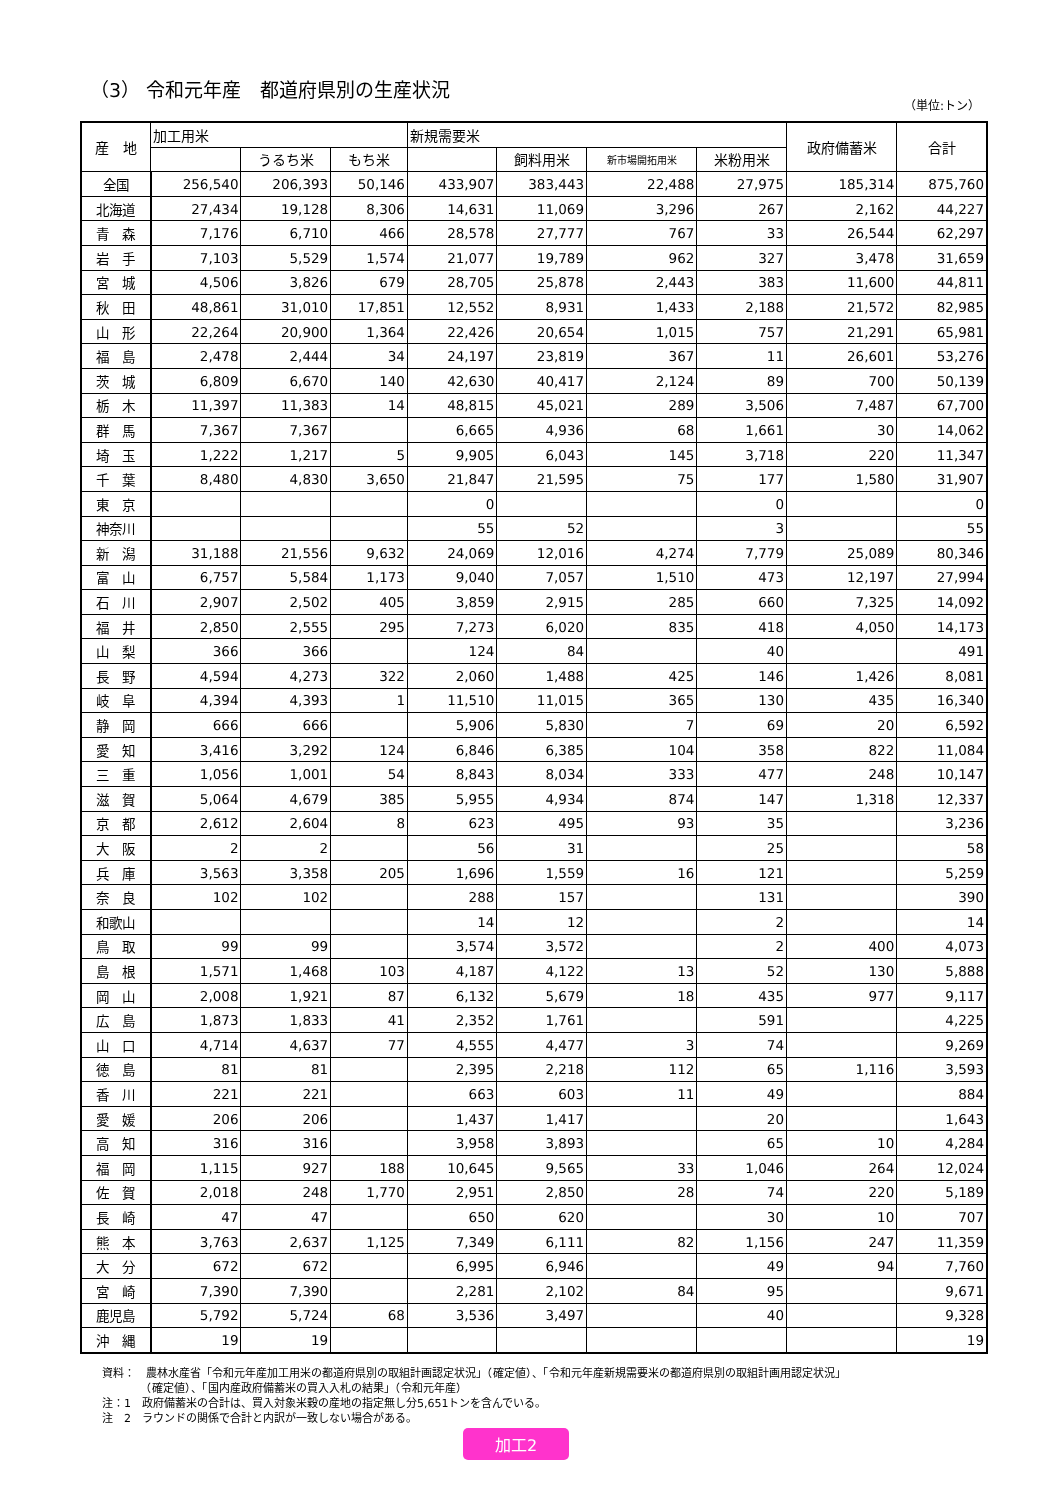（3） 令和元年産　都道府県別の生産状況
（単位:トン）
| 産 地 | 加工用米 | | | 新規需要米 | | | | 政府備蓄米 | 合計 |
| --- | --- | --- | --- | --- | --- | --- | --- | --- | --- |
| | | うるち米 | もち米 | | 飼料用米 | 新市場開拓用米 | 米粉用米 | | |
| 全国 | 256,540 | 206,393 | 50,146 | 433,907 | 383,443 | 22,488 | 27,975 | 185,314 | 875,760 |
| 北海道 | 27,434 | 19,128 | 8,306 | 14,631 | 11,069 | 3,296 | 267 | 2,162 | 44,227 |
| 青 森 | 7,176 | 6,710 | 466 | 28,578 | 27,777 | 767 | 33 | 26,544 | 62,297 |
| 岩 手 | 7,103 | 5,529 | 1,574 | 21,077 | 19,789 | 962 | 327 | 3,478 | 31,659 |
| 宮 城 | 4,506 | 3,826 | 679 | 28,705 | 25,878 | 2,443 | 383 | 11,600 | 44,811 |
| 秋 田 | 48,861 | 31,010 | 17,851 | 12,552 | 8,931 | 1,433 | 2,188 | 21,572 | 82,985 |
| 山 形 | 22,264 | 20,900 | 1,364 | 22,426 | 20,654 | 1,015 | 757 | 21,291 | 65,981 |
| 福 島 | 2,478 | 2,444 | 34 | 24,197 | 23,819 | 367 | 11 | 26,601 | 53,276 |
| 茨 城 | 6,809 | 6,670 | 140 | 42,630 | 40,417 | 2,124 | 89 | 700 | 50,139 |
| 栃 木 | 11,397 | 11,383 | 14 | 48,815 | 45,021 | 289 | 3,506 | 7,487 | 67,700 |
| 群 馬 | 7,367 | 7,367 | | 6,665 | 4,936 | 68 | 1,661 | 30 | 14,062 |
| 埼 玉 | 1,222 | 1,217 | 5 | 9,905 | 6,043 | 145 | 3,718 | 220 | 11,347 |
| 千 葉 | 8,480 | 4,830 | 3,650 | 21,847 | 21,595 | 75 | 177 | 1,580 | 31,907 |
| 東 京 | | | | 0 | | | 0 | | 0 |
| 神奈川 | | | | 55 | 52 | | 3 | | 55 |
| 新 潟 | 31,188 | 21,556 | 9,632 | 24,069 | 12,016 | 4,274 | 7,779 | 25,089 | 80,346 |
| 富 山 | 6,757 | 5,584 | 1,173 | 9,040 | 7,057 | 1,510 | 473 | 12,197 | 27,994 |
| 石 川 | 2,907 | 2,502 | 405 | 3,859 | 2,915 | 285 | 660 | 7,325 | 14,092 |
| 福 井 | 2,850 | 2,555 | 295 | 7,273 | 6,020 | 835 | 418 | 4,050 | 14,173 |
| 山 梨 | 366 | 366 | | 124 | 84 | | 40 | | 491 |
| 長 野 | 4,594 | 4,273 | 322 | 2,060 | 1,488 | 425 | 146 | 1,426 | 8,081 |
| 岐 阜 | 4,394 | 4,393 | 1 | 11,510 | 11,015 | 365 | 130 | 435 | 16,340 |
| 静 岡 | 666 | 666 | | 5,906 | 5,830 | 7 | 69 | 20 | 6,592 |
| 愛 知 | 3,416 | 3,292 | 124 | 6,846 | 6,385 | 104 | 358 | 822 | 11,084 |
| 三 重 | 1,056 | 1,001 | 54 | 8,843 | 8,034 | 333 | 477 | 248 | 10,147 |
| 滋 賀 | 5,064 | 4,679 | 385 | 5,955 | 4,934 | 874 | 147 | 1,318 | 12,337 |
| 京 都 | 2,612 | 2,604 | 8 | 623 | 495 | 93 | 35 | | 3,236 |
| 大 阪 | 2 | 2 | | 56 | 31 | | 25 | | 58 |
| 兵 庫 | 3,563 | 3,358 | 205 | 1,696 | 1,559 | 16 | 121 | | 5,259 |
| 奈 良 | 102 | 102 | | 288 | 157 | | 131 | | 390 |
| 和歌山 | | | | 14 | 12 | | 2 | | 14 |
| 鳥 取 | 99 | 99 | | 3,574 | 3,572 | | 2 | 400 | 4,073 |
| 島 根 | 1,571 | 1,468 | 103 | 4,187 | 4,122 | 13 | 52 | 130 | 5,888 |
| 岡 山 | 2,008 | 1,921 | 87 | 6,132 | 5,679 | 18 | 435 | 977 | 9,117 |
| 広 島 | 1,873 | 1,833 | 41 | 2,352 | 1,761 | | 591 | | 4,225 |
| 山 口 | 4,714 | 4,637 | 77 | 4,555 | 4,477 | 3 | 74 | | 9,269 |
| 徳 島 | 81 | 81 | | 2,395 | 2,218 | 112 | 65 | 1,116 | 3,593 |
| 香 川 | 221 | 221 | | 663 | 603 | 11 | 49 | | 884 |
| 愛 媛 | 206 | 206 | | 1,437 | 1,417 | | 20 | | 1,643 |
| 高 知 | 316 | 316 | | 3,958 | 3,893 | | 65 | 10 | 4,284 |
| 福 岡 | 1,115 | 927 | 188 | 10,645 | 9,565 | 33 | 1,046 | 264 | 12,024 |
| 佐 賀 | 2,018 | 248 | 1,770 | 2,951 | 2,850 | 28 | 74 | 220 | 5,189 |
| 長 崎 | 47 | 47 | | 650 | 620 | | 30 | 10 | 707 |
| 熊 本 | 3,763 | 2,637 | 1,125 | 7,349 | 6,111 | 82 | 1,156 | 247 | 11,359 |
| 大 分 | 672 | 672 | | 6,995 | 6,946 | | 49 | 94 | 7,760 |
| 宮 崎 | 7,390 | 7,390 | | 2,281 | 2,102 | 84 | 95 | | 9,671 |
| 鹿児島 | 5,792 | 5,724 | 68 | 3,536 | 3,497 | | 40 | | 9,328 |
| 沖 縄 | 19 | 19 | | | | | | | 19 |
資料：　農林水産省「令和元年産加工用米の都道府県別の取組計画認定状況」（確定値）、「令和元年産新規需要米の都道府県別の取組計画用認定状況」
　　　　（確定値）、「国内産政府備蓄米の買入入札の結果」（令和元年産）
注：1　政府備蓄米の合計は、買入対象米穀の産地の指定無し分5,651トンを含んでいる。
注　2　ラウンドの関係で合計と内訳が一致しない場合がある。
加工2